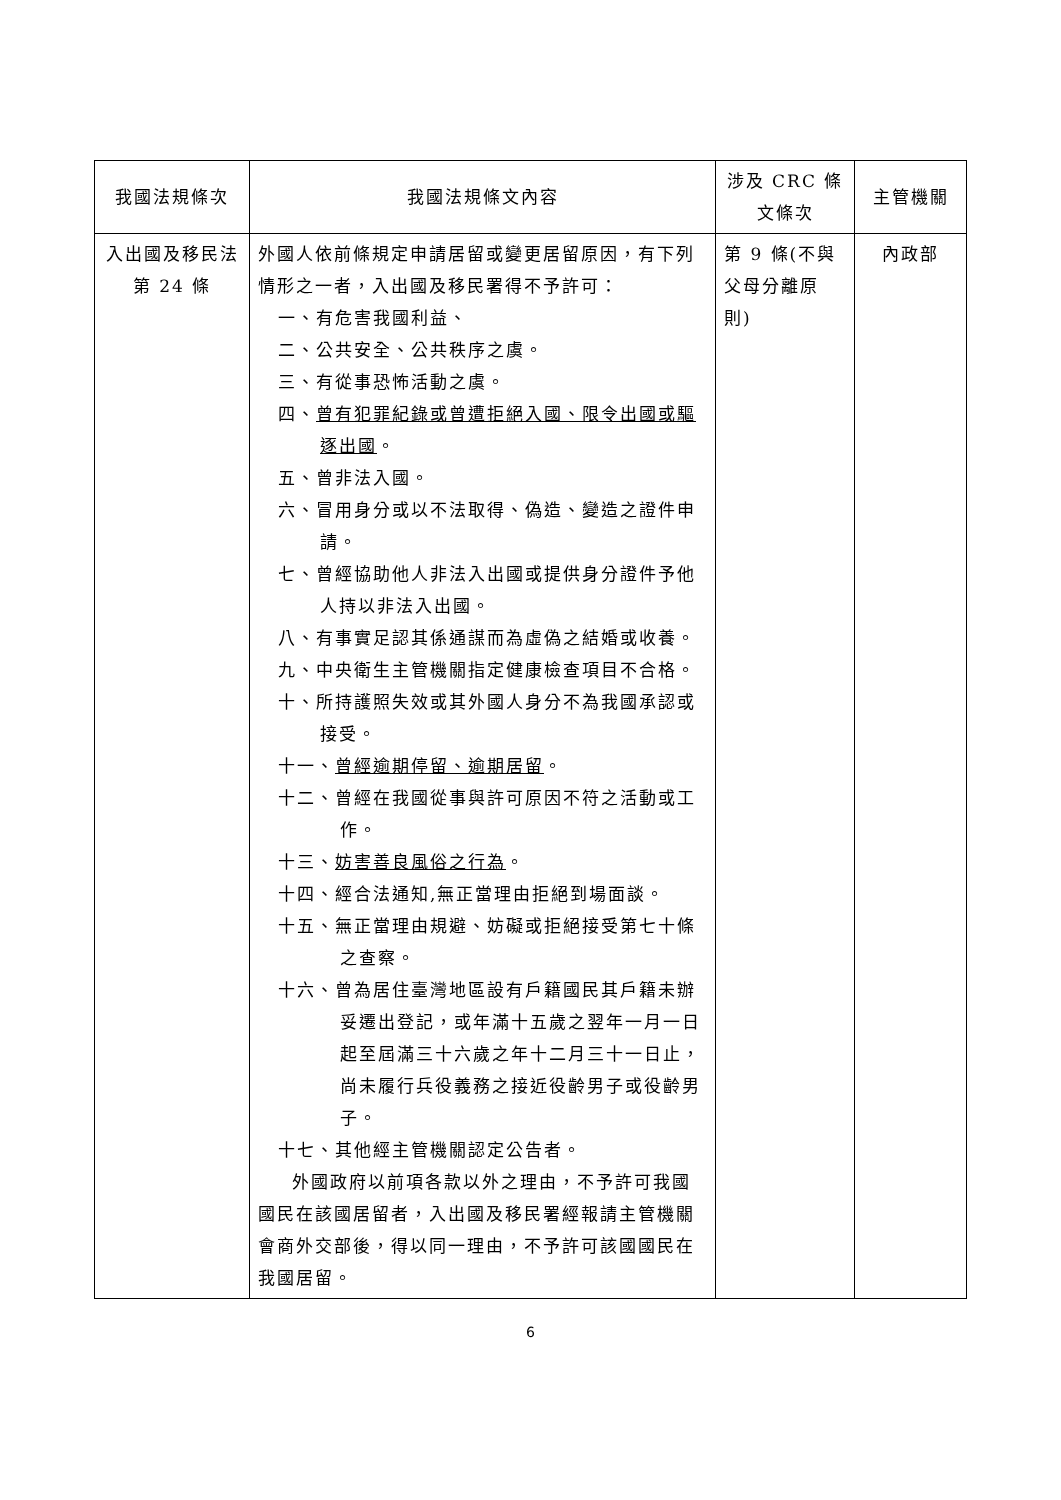| 我國法規條次 | 我國法規條文內容 | 涉及 CRC 條文條次 | 主管機關 |
| --- | --- | --- | --- |
| 入出國及移民法第 24 條 | 外國人依前條規定申請居留或變更居留原因，有下列情形之一者，入出國及移民署得不予許可： 一、有危害我國利益、 二、公共安全、公共秩序之虞。 三、有從事恐怖活動之虞。 四、 曾有犯罪紀錄或曾遭拒絕入國、限令出國或驅逐出國 。 五、曾非法入國。 六、冒用身分或以不法取得、偽造、變造之證件申請。 七、曾經協助他人非法入出國或提供身分證件予他人持以非法入出國。 八、有事實足認其係通謀而為虛偽之結婚或收養。 九、中央衛生主管機關指定健康檢查項目不合格。 十、所持護照失效或其外國人身分不為我國承認或接受。 十一、 曾經逾期停留、逾期居留 。 十二、曾經在我國從事與許可原因不符之活動或工作。 十三、 妨害善良風俗之行為 。 十四、經合法通知,無正當理由拒絕到場面談。 十五、無正當理由規避、妨礙或拒絕接受第七十條之查察。 十六、曾為居住臺灣地區設有戶籍國民其戶籍未辦妥遷出登記，或年滿十五歲之翌年一月一日起至屆滿三十六歲之年十二月三十一日止，尚未履行兵役義務之接近役齡男子或役齡男子。 十七、其他經主管機關認定公告者。 外國政府以前項各款以外之理由，不予許可我國國民在該國居留者，入出國及移民署經報請主管機關會商外交部後，得以同一理由，不予許可該國國民在我國居留。 | 第 9 條(不與父母分離原則) | 內政部 |
6